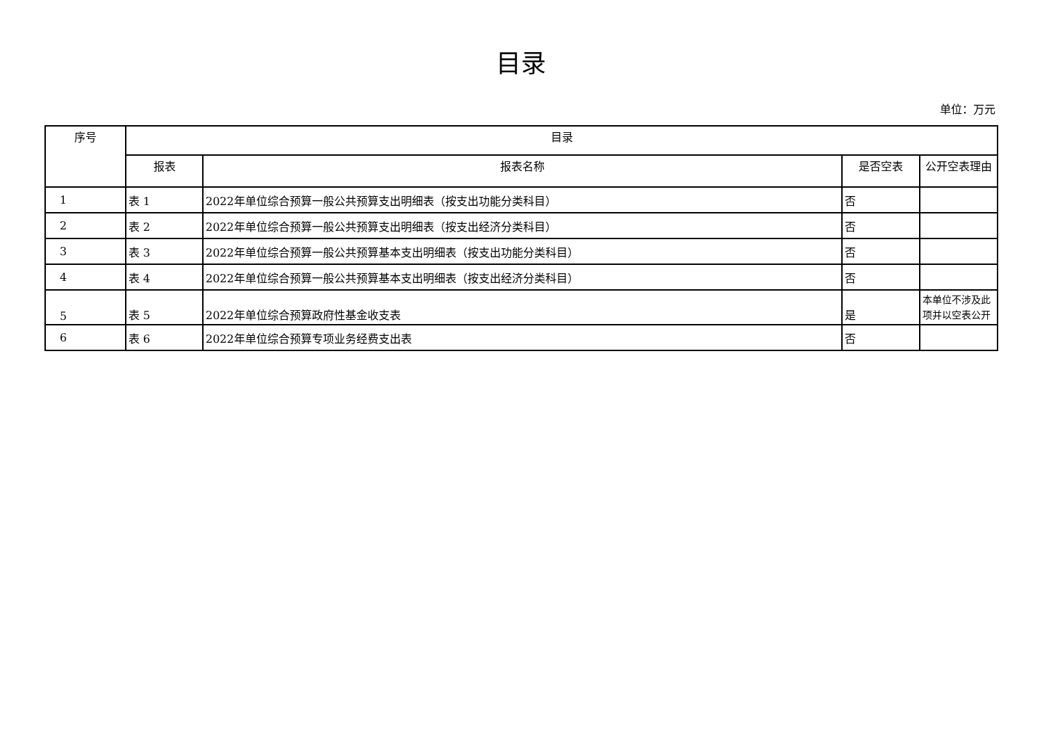目录
单位：万元
| 序号 | 目录 | | | |
| --- | --- | --- | --- | --- |
| | 报表 | 报表名称 | 是否空表 | 公开空表理由 |
| 1 | 表 1 | 2022年单位综合预算一般公共预算支出明细表（按支出功能分类科目） | 否 | |
| 2 | 表 2 | 2022年单位综合预算一般公共预算支出明细表（按支出经济分类科目） | 否 | |
| 3 | 表 3 | 2022年单位综合预算一般公共预算基本支出明细表（按支出功能分类科目） | 否 | |
| 4 | 表 4 | 2022年单位综合预算一般公共预算基本支出明细表（按支出经济分类科目） | 否 | |
| 5 | 表 5 | 2022年单位综合预算政府性基金收支表 | 是 | 本单位不涉及此项并以空表公开 |
| 6 | 表 6 | 2022年单位综合预算专项业务经费支出表 | 否 | |